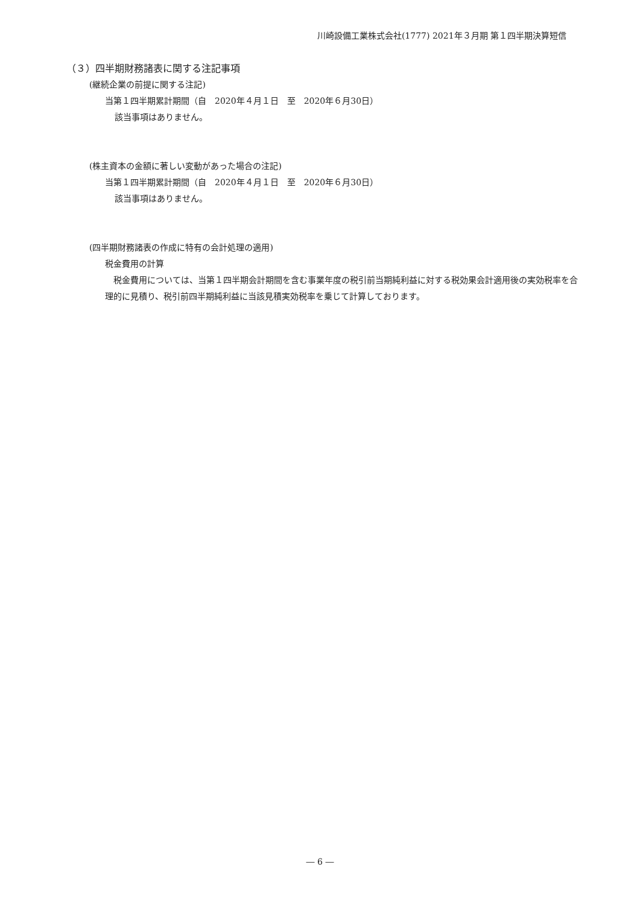川崎設備工業株式会社(1777) 2021年３月期 第１四半期決算短信
（３）四半期財務諸表に関する注記事項
(継続企業の前提に関する注記)
当第１四半期累計期間（自　2020年４月１日　至　2020年６月30日）
該当事項はありません。
(株主資本の金額に著しい変動があった場合の注記)
当第１四半期累計期間（自　2020年４月１日　至　2020年６月30日）
該当事項はありません。
(四半期財務諸表の作成に特有の会計処理の適用)
税金費用の計算
　税金費用については、当第１四半期会計期間を含む事業年度の税引前当期純利益に対する税効果会計適用後の実効税率を合理的に見積り、税引前四半期純利益に当該見積実効税率を乗じて計算しております。
― 6 ―